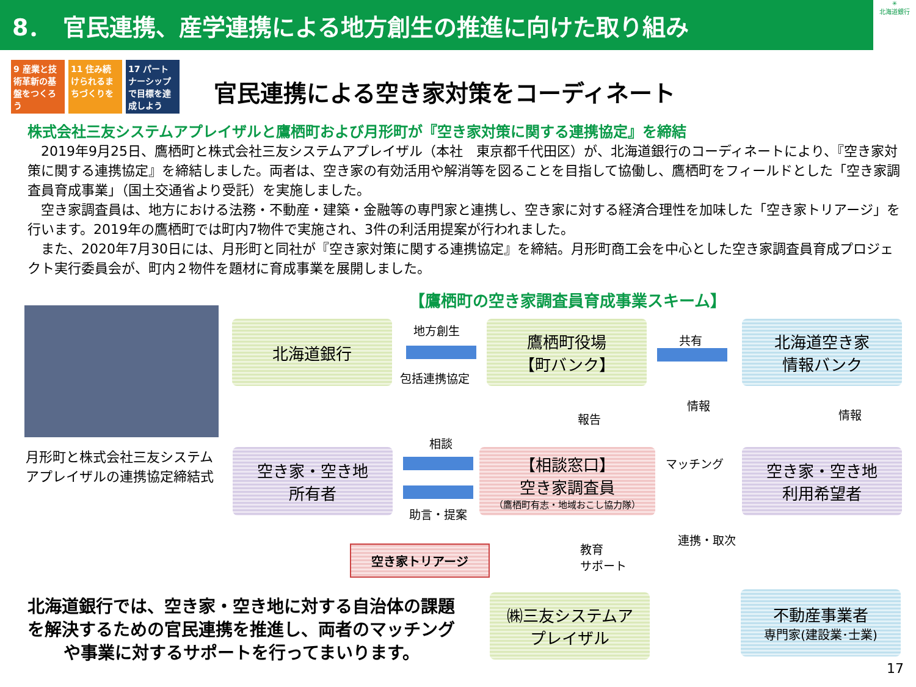8．　官民連携、産学連携による地方創生の推進に向けた取り組み
✳
北海道銀行
9 産業と技術革新の基盤をつくろう
11 住み続けられるまちづくりを
17 パートナーシップで目標を達成しよう
官民連携による空き家対策をコーディネート
株式会社三友システムアプレイザルと鷹栖町および月形町が『空き家対策に関する連携協定』を締結
　2019年9月25日、鷹栖町と株式会社三友システムアプレイザル（本社　東京都千代田区）が、北海道銀行のコーディネートにより、『空き家対策に関する連携協定』を締結しました。両者は、空き家の有効活用や解消等を図ることを目指して協働し、鷹栖町をフィールドとした「空き家調査員育成事業」（国土交通省より受託）を実施しました。
　空き家調査員は、地方における法務・不動産・建築・金融等の専門家と連携し、空き家に対する経済合理性を加味した「空き家トリアージ」を行います。2019年の鷹栖町では町内7物件で実施され、3件の利活用提案が行われました。
　また、2020年7月30日には、月形町と同社が『空き家対策に関する連携協定』を締結。月形町商工会を中心とした空き家調査員育成プロジェクト実行委員会が、町内２物件を題材に育成事業を展開しました。
【鷹栖町の空き家調査員育成事業スキーム】
月形町と株式会社三友システムアプレイザルの連携協定締結式
北海道銀行 地方創生
包括連携協定
鷹栖町役場
【町バンク】
共有
北海道空き家
情報バンク
情報
報告 情報
相談
空き家・空き地
所有者
【相談窓口】
空き家調査員
（鷹栖町有志・地域おこし協力隊）
マッチング
空き家・空き地
利用希望者
助言・提案
空き家トリアージ
教育
サポート
連携・取次
北海道銀行では、空き家・空き地に対する自治体の課題を解決するための官民連携を推進し、両者のマッチングや事業に対するサポートを行ってまいります。
㈱三友システムア
プレイザル
不動産事業者
専門家(建設業･士業)
17